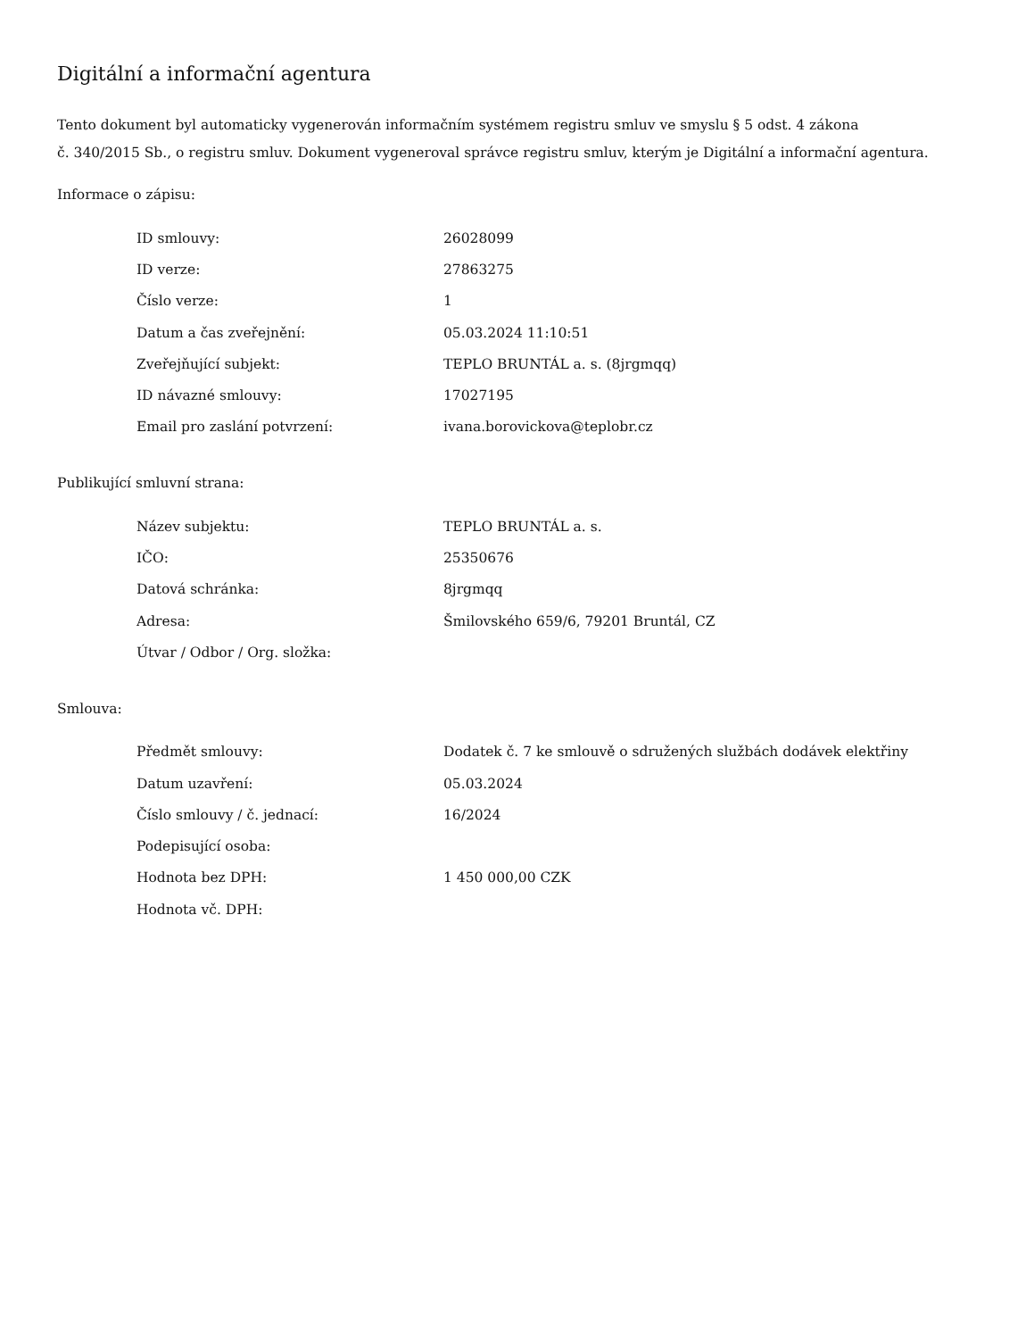Digitální a informační agentura
Tento dokument byl automaticky vygenerován informačním systémem registru smluv ve smyslu § 5 odst. 4 zákona
č. 340/2015 Sb., o registru smluv. Dokument vygeneroval správce registru smluv, kterým je Digitální a informační agentura.
Informace o zápisu:
| ID smlouvy: | 26028099 |
| ID verze: | 27863275 |
| Číslo verze: | 1 |
| Datum a čas zveřejnění: | 05.03.2024 11:10:51 |
| Zveřejňující subjekt: | TEPLO BRUNTÁL a. s. (8jrgmqq) |
| ID návazné smlouvy: | 17027195 |
| Email pro zaslání potvrzení: | ivana.borovickova@teplobr.cz |
Publikující smluvní strana:
| Název subjektu: | TEPLO BRUNTÁL a. s. |
| IČO: | 25350676 |
| Datová schránka: | 8jrgmqq |
| Adresa: | Šmilovského 659/6, 79201 Bruntál, CZ |
| Útvar / Odbor / Org. složka: | |
Smlouva:
| Předmět smlouvy: | Dodatek č. 7 ke smlouvě o sdružených službách dodávek elektřiny |
| Datum uzavření: | 05.03.2024 |
| Číslo smlouvy / č. jednací: | 16/2024 |
| Podepisující osoba: | |
| Hodnota bez DPH: | 1 450 000,00 CZK |
| Hodnota vč. DPH: | |